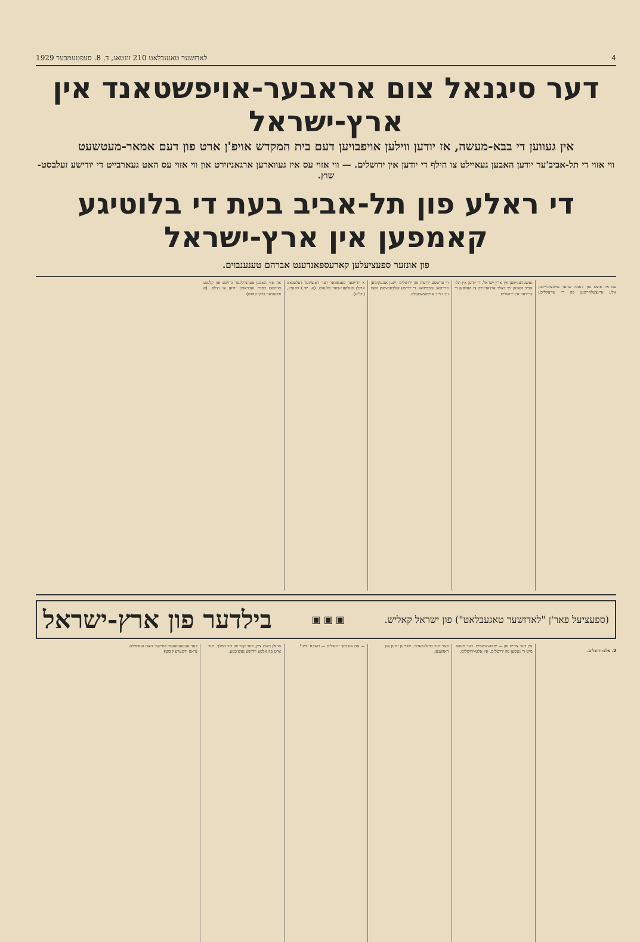4 לאדזשער טאגעבלאט 210 זונטאג, ד. 8. סעפטעמבער 1929
דער סיגנאל צום אראבער-אויפשטאנד אין ארץ-ישראל
אין געווען די בבא-מעשה, אז יודען ווילען אויפבויען דעם בית המקדש אויפ'ן ארט פון דעם אמאר-מעטשעט
ווי אזוי די תל-אביב'ער יודען האבען געאיילט צו הילף די יודען אין ירושלים. — ווי אזוי עס איז געווארען ארגאניזירט און ווי אזוי עס האט געארבייט די יודישע זעלבסט-שוץ.
די ראלע פון תל-אביב בעת די בלוטיגע קאמפען אין ארץ-ישראל
פון אונזער ספעציעלען קארעספאנדענט אברהם טענענבוים.
עס איז איצט נאך באמת שווער אויסצוגלייכען אלע איינצעלהייטען פון די שרעקליכע געשעהענישען אין ארץ-ישראל. די יודען אין תל-אביב האבען זיך באלד ארגאניזירט צו העלפען די ברידער אין ירושלים.
די ערשטע ידיעות פון ירושלים זיינען אנגעקומען פרייטאג נאכמיטאג. די יודישע זעלבסט-שוץ האט זיך גלייך אויפגעשטעלט.
א יודישער סענאטאר דער דאנציגער דעלעגאט אויפ'ן פעלקער-בונד פלענום. (א. יוד.) דאנציג, (יט"א).
און אזוי האבען צעהנדליגער גרויסע און קלענע אויטאס כסדר געבראכט יודען צו הילף. (א וויטערער ברוך קוטש)
(ספעציעל פאר'ן "לאדזשער טאגעבלאט") פון ישראל קאליש. ▣ ▣ ▣ בילדער פון ארץ-ישראל
2. אלט-ירושלים.
אין דער צווייט פון — ימות-הגשמים. דער מענש מיט די גאסען פון ירושלים. אין אלט-ירושלים, פאר דער כותל-מערבי, שטייען יודען און דאווענען.
— אם אשכחך ירושלים — תשכח ימיני!
אויפ'ן בארג ציון, דער קבר פון דוד המלך. דער ארט פון אלטע יודישע געשיכטע.
דער אנגעזעהענער מוזיקער האט געשפילט. (דאס וויטערע קומט)